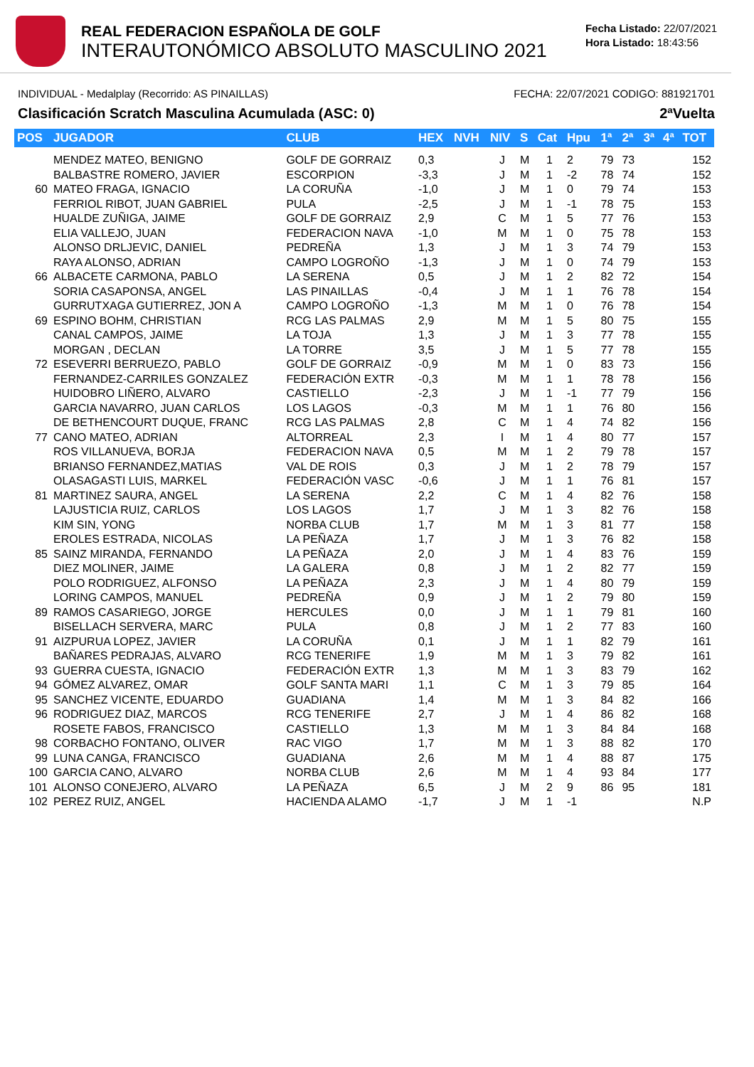REAL FEDERACION ESPAÑOLA DE GOLF
INTERAUTONÓMICO ABSOLUTO MASCULINO 2021
Fecha Listado: 22/07/2021
Hora Listado: 18:43:56
INDIVIDUAL - Medalplay (Recorrido: AS PINAILLAS) FECHA: 22/07/2021 CODIGO: 881921701
Clasificación Scratch Masculina Acumulada (ASC: 0) 2ªVuelta
| POS | JUGADOR | CLUB | HEX | NVH | NIV | S | Cat | Hpu | 1ª | 2ª | 3ª | 4ª | TOT |
| --- | --- | --- | --- | --- | --- | --- | --- | --- | --- | --- | --- | --- | --- |
| | MENDEZ MATEO, BENIGNO | GOLF DE GORRAIZ | 0,3 | | J | M | 1 | 2 | 79 | 73 | | | 152 |
| | BALBASTRE ROMERO, JAVIER | ESCORPION | -3,3 | | J | M | 1 | -2 | 78 | 74 | | | 152 |
| 60 | MATEO FRAGA, IGNACIO | LA CORUÑA | -1,0 | | J | M | 1 | 0 | 79 | 74 | | | 153 |
| | FERRIOL RIBOT, JUAN GABRIEL | PULA | -2,5 | | J | M | 1 | -1 | 78 | 75 | | | 153 |
| | HUALDE ZUÑIGA, JAIME | GOLF DE GORRAIZ | 2,9 | | C | M | 1 | 5 | 77 | 76 | | | 153 |
| | ELIA VALLEJO, JUAN | FEDERACION NAVA | -1,0 | | M | M | 1 | 0 | 75 | 78 | | | 153 |
| | ALONSO DRLJEVIC, DANIEL | PEDREÑA | 1,3 | | J | M | 1 | 3 | 74 | 79 | | | 153 |
| | RAYA ALONSO, ADRIAN | CAMPO LOGROÑO | -1,3 | | J | M | 1 | 0 | 74 | 79 | | | 153 |
| 66 | ALBACETE CARMONA, PABLO | LA SERENA | 0,5 | | J | M | 1 | 2 | 82 | 72 | | | 154 |
| | SORIA CASAPONSA, ANGEL | LAS PINAILLAS | -0,4 | | J | M | 1 | 1 | 76 | 78 | | | 154 |
| | GURRUTXAGA GUTIERREZ, JON A | CAMPO LOGROÑO | -1,3 | | M | M | 1 | 0 | 76 | 78 | | | 154 |
| 69 | ESPINO BOHM, CHRISTIAN | RCG LAS PALMAS | 2,9 | | M | M | 1 | 5 | 80 | 75 | | | 155 |
| | CANAL CAMPOS, JAIME | LA TOJA | 1,3 | | J | M | 1 | 3 | 77 | 78 | | | 155 |
| | MORGAN , DECLAN | LA TORRE | 3,5 | | J | M | 1 | 5 | 77 | 78 | | | 155 |
| 72 | ESEVERRI BERRUEZO, PABLO | GOLF DE GORRAIZ | -0,9 | | M | M | 1 | 0 | 83 | 73 | | | 156 |
| | FERNANDEZ-CARRILES GONZALEZ | FEDERACIÓN EXTR | -0,3 | | M | M | 1 | 1 | 78 | 78 | | | 156 |
| | HUIDOBRO LIÑERO, ALVARO | CASTIELLO | -2,3 | | J | M | 1 | -1 | 77 | 79 | | | 156 |
| | GARCIA NAVARRO, JUAN CARLOS | LOS LAGOS | -0,3 | | M | M | 1 | 1 | 76 | 80 | | | 156 |
| | DE BETHENCOURT DUQUE, FRANC | RCG LAS PALMAS | 2,8 | | C | M | 1 | 4 | 74 | 82 | | | 156 |
| 77 | CANO MATEO, ADRIAN | ALTORREAL | 2,3 | | I | M | 1 | 4 | 80 | 77 | | | 157 |
| | ROS VILLANUEVA, BORJA | FEDERACION NAVA | 0,5 | | M | M | 1 | 2 | 79 | 78 | | | 157 |
| | BRIANSO FERNANDEZ,MATIAS | VAL DE ROIS | 0,3 | | J | M | 1 | 2 | 78 | 79 | | | 157 |
| | OLASAGASTI LUIS, MARKEL | FEDERACIÓN VASC | -0,6 | | J | M | 1 | 1 | 76 | 81 | | | 157 |
| 81 | MARTINEZ SAURA, ANGEL | LA SERENA | 2,2 | | C | M | 1 | 4 | 82 | 76 | | | 158 |
| | LAJUSTICIA RUIZ, CARLOS | LOS LAGOS | 1,7 | | J | M | 1 | 3 | 82 | 76 | | | 158 |
| | KIM SIN, YONG | NORBA CLUB | 1,7 | | M | M | 1 | 3 | 81 | 77 | | | 158 |
| | EROLES ESTRADA, NICOLAS | LA PEÑAZA | 1,7 | | J | M | 1 | 3 | 76 | 82 | | | 158 |
| 85 | SAINZ MIRANDA, FERNANDO | LA PEÑAZA | 2,0 | | J | M | 1 | 4 | 83 | 76 | | | 159 |
| | DIEZ MOLINER, JAIME | LA GALERA | 0,8 | | J | M | 1 | 2 | 82 | 77 | | | 159 |
| | POLO RODRIGUEZ, ALFONSO | LA PEÑAZA | 2,3 | | J | M | 1 | 4 | 80 | 79 | | | 159 |
| | LORING CAMPOS, MANUEL | PEDREÑA | 0,9 | | J | M | 1 | 2 | 79 | 80 | | | 159 |
| 89 | RAMOS CASARIEGO, JORGE | HERCULES | 0,0 | | J | M | 1 | 1 | 79 | 81 | | | 160 |
| | BISELLACH SERVERA, MARC | PULA | 0,8 | | J | M | 1 | 2 | 77 | 83 | | | 160 |
| 91 | AIZPURUA LOPEZ, JAVIER | LA CORUÑA | 0,1 | | J | M | 1 | 1 | 82 | 79 | | | 161 |
| | BAÑARES PEDRAJAS, ALVARO | RCG TENERIFE | 1,9 | | M | M | 1 | 3 | 79 | 82 | | | 161 |
| 93 | GUERRA CUESTA, IGNACIO | FEDERACIÓN EXTR | 1,3 | | M | M | 1 | 3 | 83 | 79 | | | 162 |
| 94 | GÓMEZ ALVAREZ, OMAR | GOLF SANTA MARI | 1,1 | | C | M | 1 | 3 | 79 | 85 | | | 164 |
| 95 | SANCHEZ VICENTE, EDUARDO | GUADIANA | 1,4 | | M | M | 1 | 3 | 84 | 82 | | | 166 |
| 96 | RODRIGUEZ DIAZ, MARCOS | RCG TENERIFE | 2,7 | | J | M | 1 | 4 | 86 | 82 | | | 168 |
| | ROSETE FABOS, FRANCISCO | CASTIELLO | 1,3 | | M | M | 1 | 3 | 84 | 84 | | | 168 |
| 98 | CORBACHO FONTANO, OLIVER | RAC VIGO | 1,7 | | M | M | 1 | 3 | 88 | 82 | | | 170 |
| 99 | LUNA CANGA, FRANCISCO | GUADIANA | 2,6 | | M | M | 1 | 4 | 88 | 87 | | | 175 |
| 100 | GARCIA CANO, ALVARO | NORBA CLUB | 2,6 | | M | M | 1 | 4 | 93 | 84 | | | 177 |
| 101 | ALONSO CONEJERO, ALVARO | LA PEÑAZA | 6,5 | | J | M | 2 | 9 | 86 | 95 | | | 181 |
| 102 | PEREZ RUIZ, ANGEL | HACIENDA ALAMO | -1,7 | | J | M | 1 | -1 | | | | | N.P |